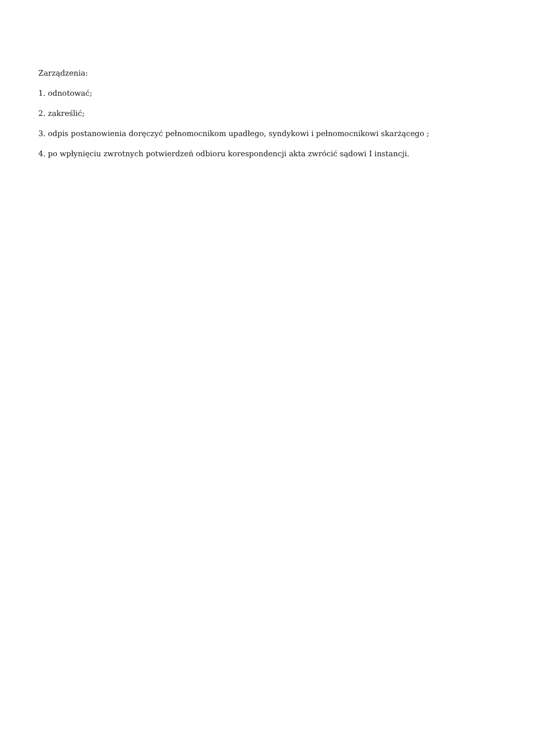Zarządzenia:
1. odnotować;
2. zakreślić;
3. odpis postanowienia doręczyć pełnomocnikom upadłego, syndykowi i pełnomocnikowi skarżącego ;
4. po wpłynięciu zwrotnych potwierdzeń odbioru korespondencji akta zwrócić sądowi I instancji.